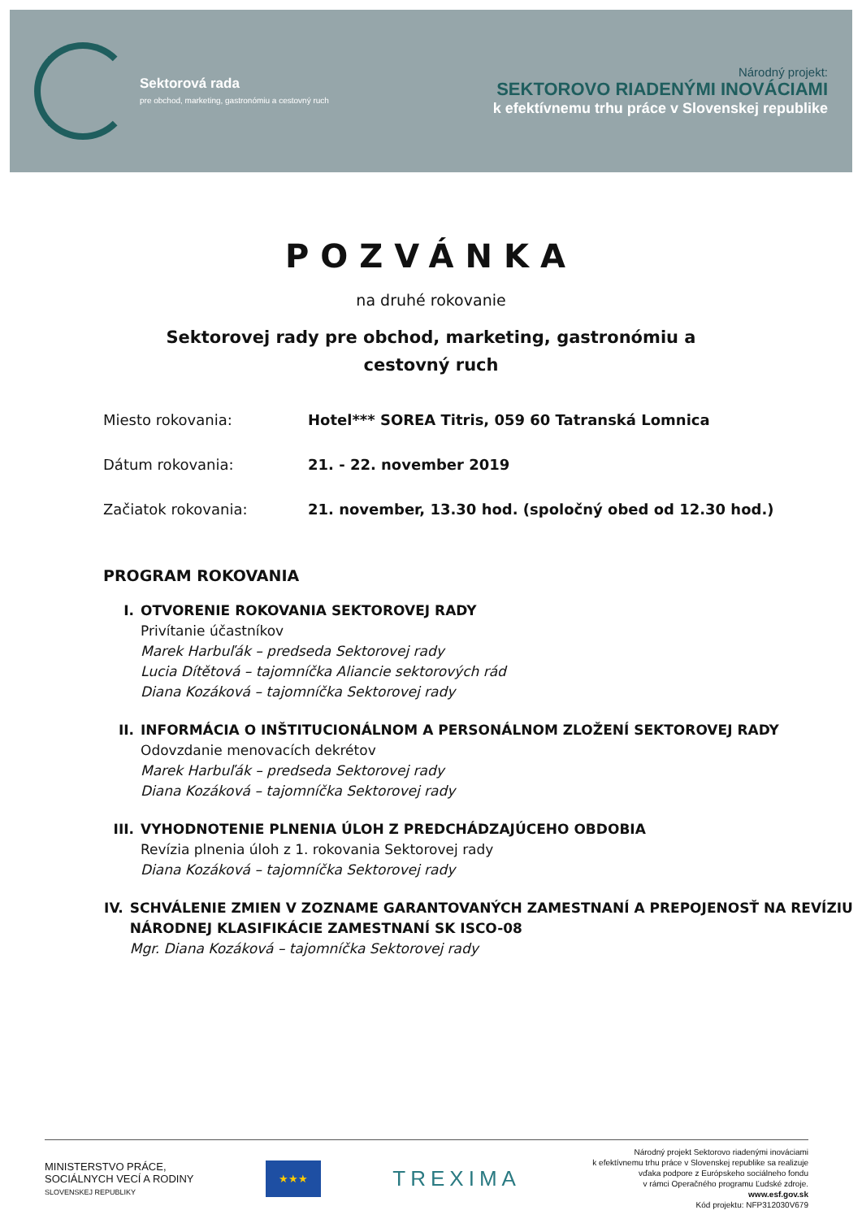Sektorová rada
pre obchod, marketing, gastronómiu a cestovný ruch
Národný projekt:
SEKTOROVO RIADENÝMI INOVÁCIAMI
k efektívnemu trhu práce v Slovenskej republike
POZVÁNKA
na druhé rokovanie
Sektorovej rady pre obchod, marketing, gastronómiu a cestovný ruch
Miesto rokovania: Hotel*** SOREA Titris, 059 60 Tatranská Lomnica
Dátum rokovania: 21. - 22. november 2019
Začiatok rokovania: 21. november, 13.30 hod. (spoločný obed od 12.30 hod.)
PROGRAM ROKOVANIA
I. OTVORENIE ROKOVANIA SEKTOROVEJ RADY
Privítanie účastníkov
Marek Harbuľák – predseda Sektorovej rady
Lucia Dítětová – tajomníčka Aliancie sektorových rád
Diana Kozáková – tajomníčka Sektorovej rady
II. INFORMÁCIA O INŠTITUCIONÁLNOM A PERSONÁLNOM ZLOŽENÍ SEKTOROVEJ RADY
Odovzdanie menovacích dekrétov
Marek Harbuľák – predseda Sektorovej rady
Diana Kozáková – tajomníčka Sektorovej rady
III.
VYHODNOTENIE PLNENIA ÚLOH Z PREDCHÁDZAJÚCEHO OBDOBIA
Revízia plnenia úloh z 1. rokovania Sektorovej rady
Diana Kozáková – tajomníčka Sektorovej rady
IV. SCHVÁLENIE ZMIEN V ZOZNAME GARANTOVANÝCH ZAMESTNANÍ A PREPOJENOSŤ NA REVÍZIU NÁRODNEJ KLASIFIKÁCIE ZAMESTNANÍ SK ISCO-08
Mgr. Diana Kozáková – tajomníčka Sektorovej rady
MINISTERSTVO PRÁCE,
SOCIÁLNYCH VECÍ A RODINY
SLOVENSKEJ REPUBLIKY
★★★
TREXIMA
Národný projekt Sektorovo riadenými inováciami
k efektívnemu trhu práce v Slovenskej republike sa realizuje
vďaka podpore z Európskeho sociálneho fondu
v rámci Operačného programu Ľudské zdroje.
www.esf.gov.sk
Kód projektu: NFP312030V679